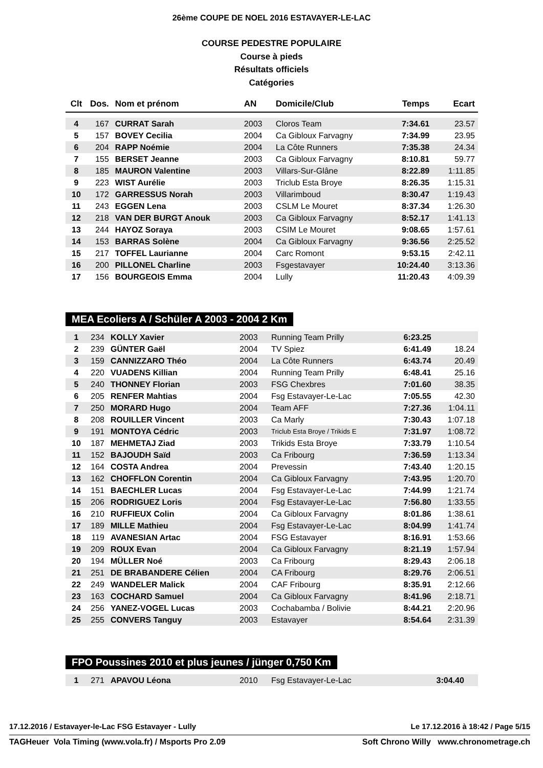26ème COUPE DE NOEL 2016 ESTAVAYER-LE-LAC
COURSE PEDESTRE POPULAIRE
Course à pieds
Résultats officiels
Catégories
| Clt | Dos. | Nom et prénom | AN | Domicile/Club | Temps | Ecart |
| --- | --- | --- | --- | --- | --- | --- |
| 4 | 167 | CURRAT Sarah | 2003 | Cloros Team | 7:34.61 | 23.57 |
| 5 | 157 | BOVEY Cecilia | 2004 | Ca Gibloux Farvagny | 7:34.99 | 23.95 |
| 6 | 204 | RAPP Noémie | 2004 | La Côte Runners | 7:35.38 | 24.34 |
| 7 | 155 | BERSET Jeanne | 2003 | Ca Gibloux Farvagny | 8:10.81 | 59.77 |
| 8 | 185 | MAURON Valentine | 2003 | Villars-Sur-Glâne | 8:22.89 | 1:11.85 |
| 9 | 223 | WIST Aurélie | 2003 | Triclub Esta Broye | 8:26.35 | 1:15.31 |
| 10 | 172 | GARRESSUS Norah | 2003 | Villarimboud | 8:30.47 | 1:19.43 |
| 11 | 243 | EGGEN Lena | 2003 | CSLM Le Mouret | 8:37.34 | 1:26.30 |
| 12 | 218 | VAN DER BURGT Anouk | 2003 | Ca Gibloux Farvagny | 8:52.17 | 1:41.13 |
| 13 | 244 | HAYOZ Soraya | 2003 | CSIM Le Mouret | 9:08.65 | 1:57.61 |
| 14 | 153 | BARRAS Solène | 2004 | Ca Gibloux Farvagny | 9:36.56 | 2:25.52 |
| 15 | 217 | TOFFEL Laurianne | 2004 | Carc Romont | 9:53.15 | 2:42.11 |
| 16 | 200 | PILLONEL Charline | 2003 | Fsgestavayer | 10:24.40 | 3:13.36 |
| 17 | 156 | BOURGEOIS Emma | 2004 | Lully | 11:20.43 | 4:09.39 |
MEA Ecoliers A / Schüler A 2003 - 2004 2 Km
| 1 | 234 | KOLLY Xavier | 2003 | Running Team Prilly | 6:23.25 | |
| 2 | 239 | GÜNTER Gaël | 2004 | TV Spiez | 6:41.49 | 18.24 |
| 3 | 159 | CANNIZZARO Théo | 2004 | La Côte Runners | 6:43.74 | 20.49 |
| 4 | 220 | VUADENS Killian | 2004 | Running Team Prilly | 6:48.41 | 25.16 |
| 5 | 240 | THONNEY Florian | 2003 | FSG Chexbres | 7:01.60 | 38.35 |
| 6 | 205 | RENFER Mahtias | 2004 | Fsg Estavayer-Le-Lac | 7:05.55 | 42.30 |
| 7 | 250 | MORARD Hugo | 2004 | Team AFF | 7:27.36 | 1:04.11 |
| 8 | 208 | ROUILLER Vincent | 2003 | Ca Marly | 7:30.43 | 1:07.18 |
| 9 | 191 | MONTOYA Cédric | 2003 | Triclub Esta Broye / Trikids E | 7:31.97 | 1:08.72 |
| 10 | 187 | MEHMETAJ Ziad | 2003 | Trikids Esta Broye | 7:33.79 | 1:10.54 |
| 11 | 152 | BAJOUDH Saïd | 2003 | Ca Fribourg | 7:36.59 | 1:13.34 |
| 12 | 164 | COSTA Andrea | 2004 | Prevessin | 7:43.40 | 1:20.15 |
| 13 | 162 | CHOFFLON Corentin | 2004 | Ca Gibloux Farvagny | 7:43.95 | 1:20.70 |
| 14 | 151 | BAECHLER Lucas | 2004 | Fsg Estavayer-Le-Lac | 7:44.99 | 1:21.74 |
| 15 | 206 | RODRIGUEZ Loris | 2004 | Fsg Estavayer-Le-Lac | 7:56.80 | 1:33.55 |
| 16 | 210 | RUFFIEUX Colin | 2004 | Ca Gibloux Farvagny | 8:01.86 | 1:38.61 |
| 17 | 189 | MILLE Mathieu | 2004 | Fsg Estavayer-Le-Lac | 8:04.99 | 1:41.74 |
| 18 | 119 | AVANESIAN Artac | 2004 | FSG Estavayer | 8:16.91 | 1:53.66 |
| 19 | 209 | ROUX Evan | 2004 | Ca Gibloux Farvagny | 8:21.19 | 1:57.94 |
| 20 | 194 | MÜLLER Noé | 2003 | Ca Fribourg | 8:29.43 | 2:06.18 |
| 21 | 251 | DE BRABANDERE Célien | 2004 | CA Fribourg | 8:29.76 | 2:06.51 |
| 22 | 249 | WANDELER Malick | 2004 | CAF Fribourg | 8:35.91 | 2:12.66 |
| 23 | 163 | COCHARD Samuel | 2004 | Ca Gibloux Farvagny | 8:41.96 | 2:18.71 |
| 24 | 256 | YANEZ-VOGEL Lucas | 2003 | Cochabamba / Bolivie | 8:44.21 | 2:20.96 |
| 25 | 255 | CONVERS Tanguy | 2003 | Estavayer | 8:54.64 | 2:31.39 |
FPO Poussines 2010 et plus jeunes / jünger 0,750 Km
| 1 | 271 | APAVOU Léona | 2010 | Fsg Estavayer-Le-Lac | 3:04.40 | |
17.12.2016 / Estavayer-le-Lac FSG Estavayer - Lully Le 17.12.2016 à 18:42 / Page 5/15
TAGHeuer Vola Timing (www.vola.fr) / Msports Pro 2.09 Soft Chrono Willy www.chronometrage.ch